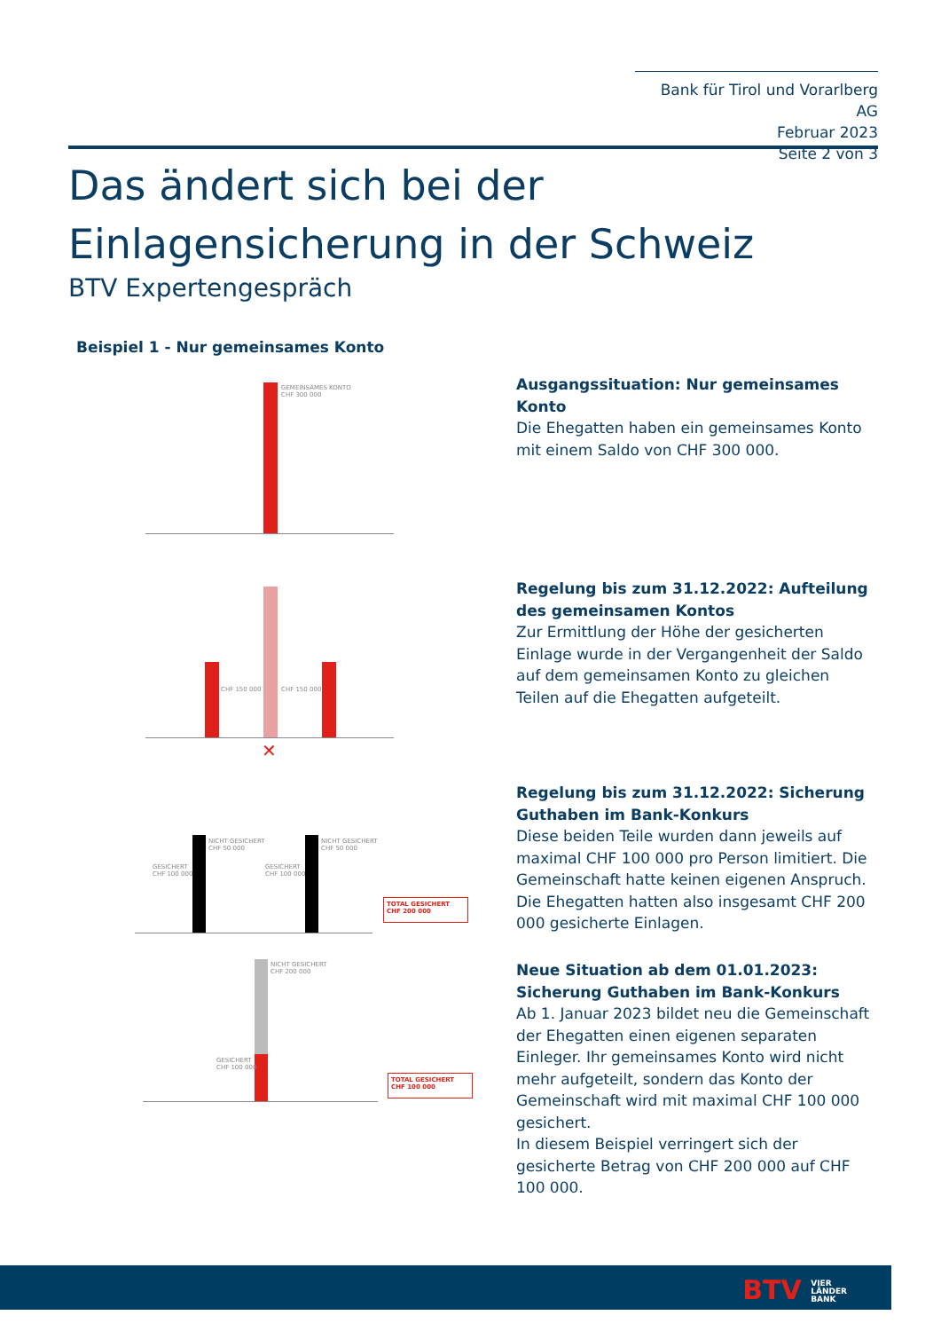Bank für Tirol und Vorarlberg AG
Februar 2023
Seite 2 von 3
Das ändert sich bei der Einlagensicherung in der Schweiz
BTV Expertengespräch
Beispiel 1 - Nur gemeinsames Konto
GEMEINSAMES KONTO
CHF 300 000
Ausgangssituation: Nur gemeinsames Konto
Die Ehegatten haben ein gemeinsames Konto mit einem Saldo von CHF 300 000.
CHF 150 000 CHF 150 000
✕
Regelung bis zum 31.12.2022: Aufteilung des gemeinsamen Kontos
Zur Ermittlung der Höhe der gesicherten Einlage wurde in der Vergangenheit der Saldo auf dem gemeinsamen Konto zu gleichen Teilen auf die Ehegatten aufgeteilt.
NICHT GESICHERT
CHF 50 000
NICHT GESICHERT
CHF 50 000
GESICHERT
CHF 100 000
GESICHERT
CHF 100 000
TOTAL GESICHERT
CHF 200 000
Regelung bis zum 31.12.2022: Sicherung Guthaben im Bank-Konkurs
Diese beiden Teile wurden dann jeweils auf maximal CHF 100 000 pro Person limitiert. Die Gemeinschaft hatte keinen eigenen Anspruch.
Die Ehegatten hatten also insgesamt CHF 200 000 gesicherte Einlagen.
NICHT GESICHERT
CHF 200 000
GESICHERT
CHF 100 000
TOTAL GESICHERT
CHF 100 000
Neue Situation ab dem 01.01.2023: Sicherung Guthaben im Bank-Konkurs
Ab 1. Januar 2023 bildet neu die Gemeinschaft der Ehegatten einen eigenen separaten Einleger. Ihr gemeinsames Konto wird nicht mehr aufgeteilt, sondern das Konto der Gemeinschaft wird mit maximal CHF 100 000 gesichert.
In diesem Beispiel verringert sich der gesicherte Betrag von CHF 200 000 auf CHF 100 000.
BTV VIER
LÄNDER
BANK